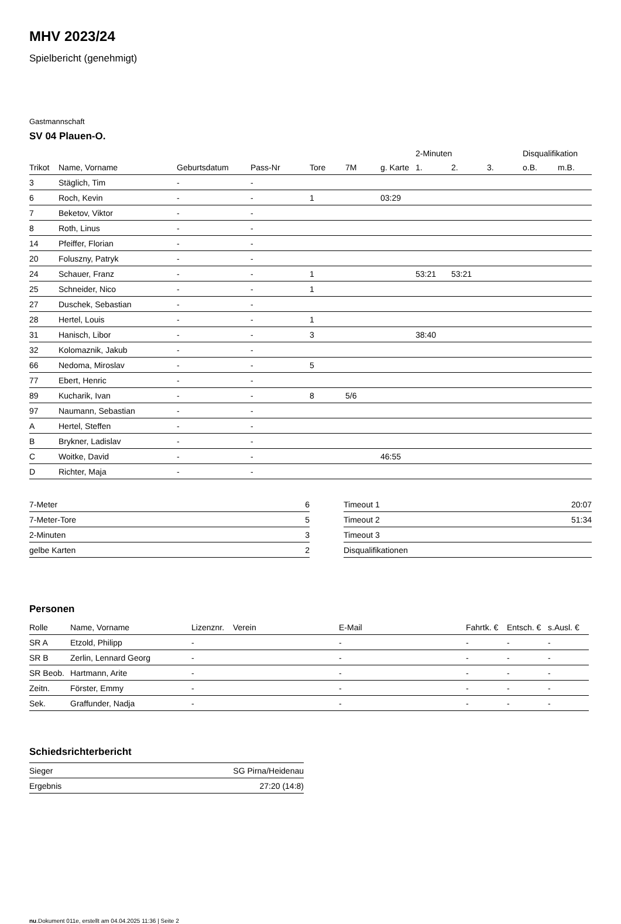MHV 2023/24
Spielbericht (genehmigt)
Gastmannschaft
SV 04 Plauen-O.
| | | | | | | | 2-Minuten | | | Disqualifikation | |
| --- | --- | --- | --- | --- | --- | --- | --- | --- | --- | --- | --- |
| Trikot | Name, Vorname | Geburtsdatum | Pass-Nr | Tore | 7M | g. Karte | 1. | 2. | 3. | o.B. | m.B. |
| 3 | Stäglich, Tim | - | - | | | | | | | | |
| 6 | Roch, Kevin | - | - | 1 | | 03:29 | | | | | |
| 7 | Beketov, Viktor | - | - | | | | | | | | |
| 8 | Roth, Linus | - | - | | | | | | | | |
| 14 | Pfeiffer, Florian | - | - | | | | | | | | |
| 20 | Foluszny, Patryk | - | - | | | | | | | | |
| 24 | Schauer, Franz | - | - | 1 | | | 53:21 | 53:21 | | | |
| 25 | Schneider, Nico | - | - | 1 | | | | | | | |
| 27 | Duschek, Sebastian | - | - | | | | | | | | |
| 28 | Hertel, Louis | - | - | 1 | | | | | | | |
| 31 | Hanisch, Libor | - | - | 3 | | | 38:40 | | | | |
| 32 | Kolomaznik, Jakub | - | - | | | | | | | | |
| 66 | Nedoma, Miroslav | - | - | 5 | | | | | | | |
| 77 | Ebert, Henric | - | - | | | | | | | | |
| 89 | Kucharik, Ivan | - | - | 8 | 5/6 | | | | | | |
| 97 | Naumann, Sebastian | - | - | | | | | | | | |
| A | Hertel, Steffen | - | - | | | | | | | | |
| B | Brykner, Ladislav | - | - | | | | | | | | |
| C | Woitke, David | - | - | | | 46:55 | | | | | |
| D | Richter, Maja | - | - | | | | | | | | |
| 7-Meter | 6 |
| 7-Meter-Tore | 5 |
| 2-Minuten | 3 |
| gelbe Karten | 2 |
| Timeout 1 | 20:07 |
| Timeout 2 | 51:34 |
| Timeout 3 | |
| Disqualifikationen | |
Personen
| Rolle | Name, Vorname | Lizenznr. | Verein | E-Mail | Fahrtk. € | Entsch. € | s.Ausl. € |
| --- | --- | --- | --- | --- | --- | --- | --- |
| SR A | Etzold, Philipp | - | | - | - | - | - |
| SR B | Zerlin, Lennard Georg | - | | - | - | - | - |
| SR Beob. | Hartmann, Arite | - | | - | - | - | - |
| Zeitn. | Förster, Emmy | - | | - | - | - | - |
| Sek. | Graffunder, Nadja | - | | - | - | - | - |
Schiedsrichterbericht
| Sieger | SG Pirna/Heidenau |
| Ergebnis | 27:20 (14:8) |
nu.Dokument 011e, erstellt am 04.04.2025 11:36 | Seite 2